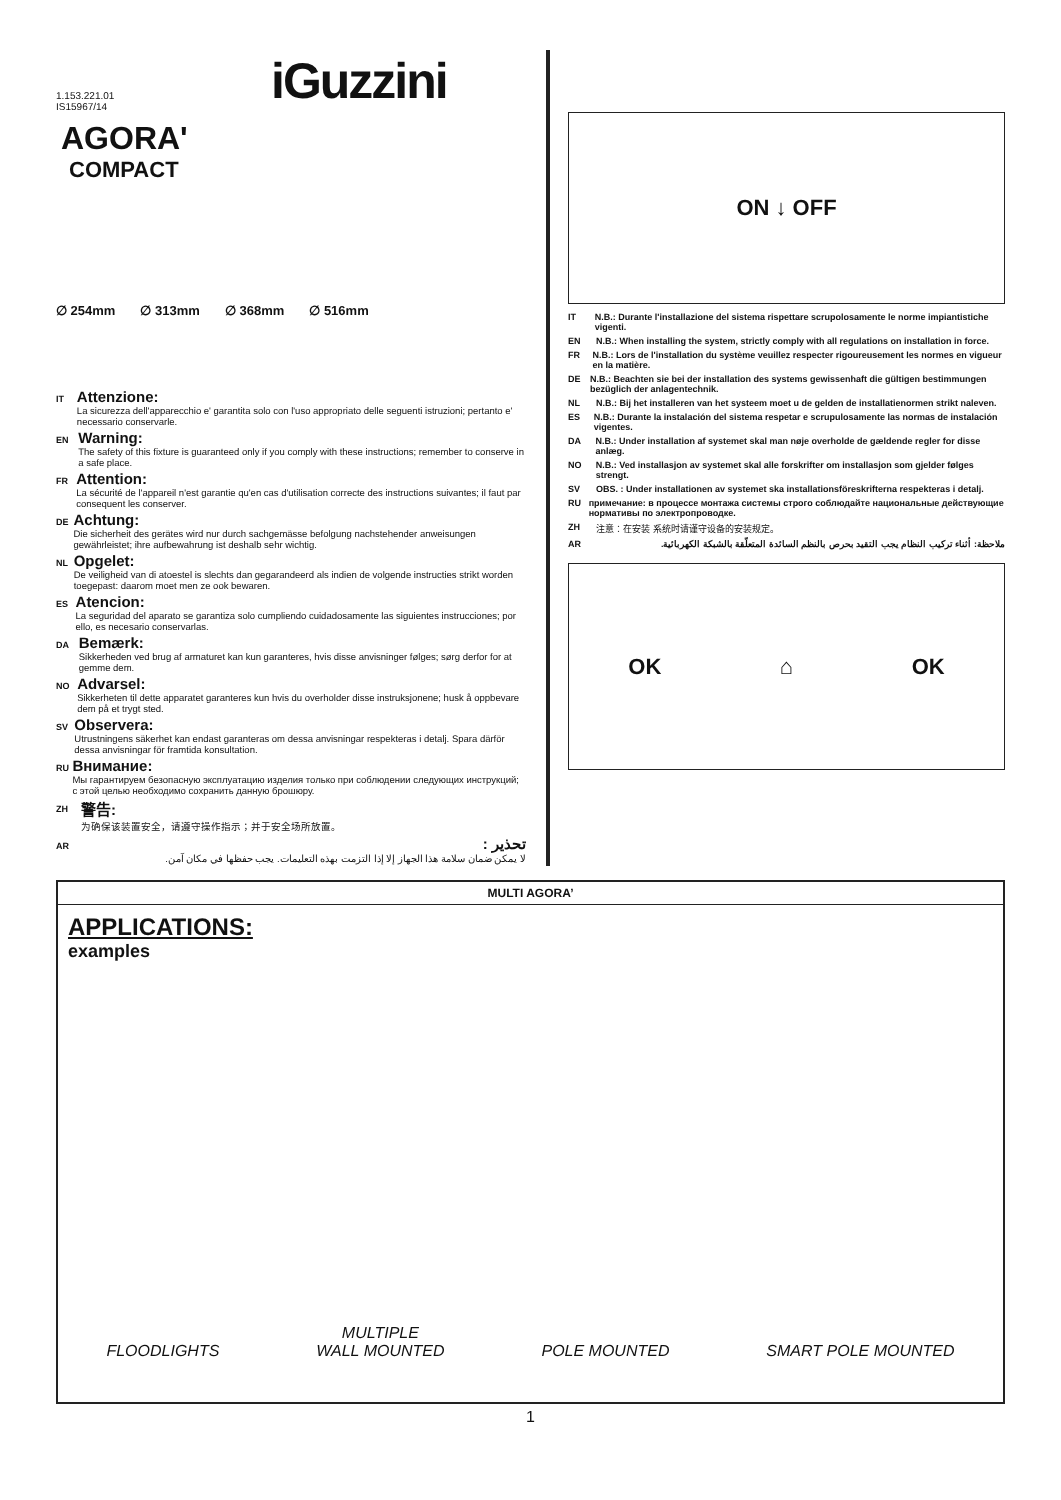1.153.221.01
IS15967/14
iGuzzini
AGORA'
COMPACT
∅ 254mm ∅ 313mm ∅ 368mm ∅ 516mm
IT
Attenzione:
La sicurezza dell'apparecchio e' garantita solo con l'uso appropriato delle seguenti istruzioni; pertanto e' necessario conservarle.
EN
Warning:
The safety of this fixture is guaranteed only if you comply with these instructions; remember to conserve in a safe place.
FR
Attention:
La sécurité de l'appareil n'est garantie qu'en cas d'utilisation correcte des instructions suivantes; il faut par consequent les conserver.
DE
Achtung:
Die sicherheit des gerätes wird nur durch sachgemässe befolgung nachstehender anweisungen gewährleistet; ihre aufbewahrung ist deshalb sehr wichtig.
NL
Opgelet:
De veiligheid van di atoestel is slechts dan gegarandeerd als indien de volgende instructies strikt worden toegepast: daarom moet men ze ook bewaren.
ES
Atencion:
La seguridad del aparato se garantiza solo cumpliendo cuidadosamente las siguientes instrucciones; por ello, es necesario conservarlas.
DA
Bemærk:
Sikkerheden ved brug af armaturet kan kun garanteres, hvis disse anvisninger følges; sørg derfor for at gemme dem.
NO
Advarsel:
Sikkerheten til dette apparatet garanteres kun hvis du overholder disse instruksjonene; husk å oppbevare dem på et trygt sted.
SV
Observera:
Utrustningens säkerhet kan endast garanteras om dessa anvisningar respekteras i detalj. Spara därför dessa anvisningar för framtida konsultation.
RU
Внимание:
Мы гарантируем безопасную эксплуатацию изделия только при соблюдении следующих инструкций; с этой целью необходимо сохранить данную брошюру.
ZH
警告:
为确保该装置安全，请遵守操作指示；并于安全场所放置。
AR
تحذير :
لا يمكن ضمان سلامة هذا الجهاز إلا إذا التزمت بهذه التعليمات. يجب حفظها في مكان آمن.
ON ↓ OFF
IT N.B.: Durante l'installazione del sistema rispettare scrupolosamente le norme impiantistiche vigenti.
EN N.B.: When installing the system, strictly comply with all regulations on installation in force.
FR N.B.: Lors de l'installation du système veuillez respecter rigoureusement les normes en vigueur en la matière.
DE N.B.: Beachten sie bei der installation des systems gewissenhaft die gültigen bestimmungen bezüglich der anlagentechnik.
NL N.B.: Bij het installeren van het systeem moet u de gelden de installatienormen strikt naleven.
ES N.B.: Durante la instalación del sistema respetar e scrupulosamente las normas de instalación vigentes.
DA N.B.: Under installation af systemet skal man nøje overholde de gældende regler for disse anlæg.
NO N.B.: Ved installasjon av systemet skal alle forskrifter om installasjon som gjelder følges strengt.
SV OBS. : Under installationen av systemet ska installationsföreskrifterna respekteras i detalj.
RU примечание: в процессе монтажа системы строго соблюдайте национальные действующие нормативы по электропроводке.
ZH 注意：在安装 系统时请谨守设备的安装规定。
AR ملاحظة: أثناء تركيب النظام يجب التقيد بحرص بالنظم السائدة المتعلّقة بالشبكة الكهربائية.
OK ⌂ OK
MULTI AGORA’
APPLICATIONS:
examples
FLOODLIGHTS MULTIPLE
WALL MOUNTED POLE MOUNTED SMART POLE MOUNTED
1